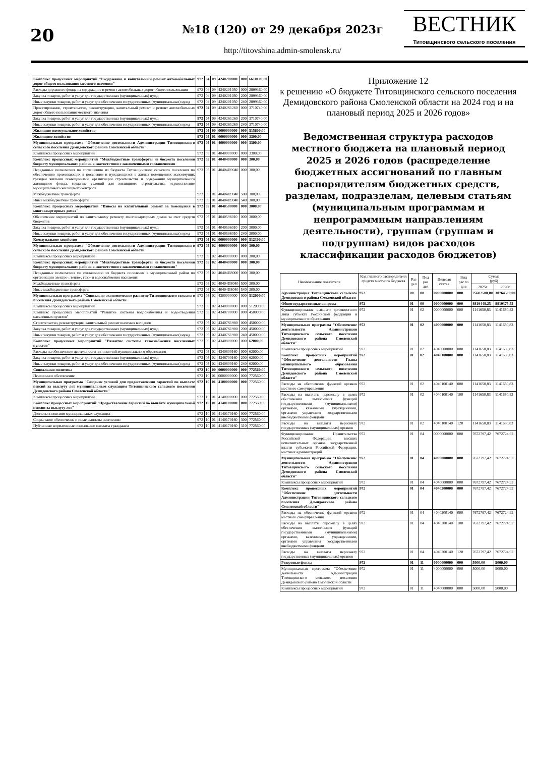20
№18 (120) от 29 декабря 2023г
http://titovshina.admin-smolensk.ru/
ВЕСТНИК
Титовщинского сельского поселения
| Комплекс процессных мероприятий "Содержание и капитальный ремонт автомобильных дорог общего пользования местного значения" | 972 | 04 | 09 | 4240200000 | 000 | 6610100,00 |
| Расходы дорожного фонда на содержание и ремонт автомобильных дорог общего пользования | 972 | 04 | 09 | 4240201050 | 000 | 2899360,00 |
| Закупка товаров, работ и услуг для государственных (муниципальных) нужд | 972 | 04 | 09 | 4240201050 | 200 | 2899360,00 |
| Иные закупки товаров, работ и услуг для обеспечения государственных (муниципальных) нужд | 972 | 04 | 09 | 4240201050 | 240 | 2899360,00 |
| Проектирование, строительство, реконструкцию, капитальный ремонт и ремонт автомобильных дорог общего пользования местного значения | 972 | 04 | 09 | 42402S1260 | 000 | 3710740,00 |
| Закупка товаров, работ и услуг для государственных (муниципальных) нужд | 972 | 04 | 09 | 42402S1260 | 200 | 3710740,00 |
| Иные закупки товаров, работ и услуг для обеспечения государственных (муниципальных) нужд | 972 | 04 | 09 | 42402S1260 | 240 | 3710740,00 |
| Жилищно-коммунальное хозяйство | 972 | 05 | 00 | 0000000000 | 000 | 515600,00 |
| Жилищное хозяйство | 972 | 05 | 01 | 0000000000 | 000 | 3300,00 |
| Муниципальная программа "Обеспечение деятельности Администрации Титовщинского сельского поселения Демидовского района Смоленской области" | 972 | 05 | 01 | 4000000000 | 000 | 3300,00 |
| Комплексы процессных мероприятий | 972 | 05 | 01 | 4040000000 | 000 | 3300,00 |
| Комплекс процессных мероприятий "Межбюджетные трансферты из бюджета поселения бюджету муниципального района в соответствии с заключенными соглашениями | 972 | 05 | 01 | 4040400000 | 000 | 300,00 |
| Переданные полномочия по соглашению из бюджета Титовщинского сельского поселения по обеспечению проживающих в поселении и нуждающихся в жилых помещениях малоимущих граждан жилыми помещениями, организации строительства и содержания муниципального жилищного фонда, создание условий для жилищного строительства, осуществление муниципального жилищного контроля | 972 | 05 | 01 | 40404П9040 | 000 | 300,00 |
| Межбюджетные трансферты | 972 | 05 | 01 | 40404П9040 | 500 | 300,00 |
| Иные межбюджетные трансферты | 972 | 05 | 01 | 40404П9040 | 540 | 300,00 |
| Комплекс процессных мероприятий "Взносы на капитальный ремонт за помещения в многоквартирных домах" | 972 | 05 | 01 | 4040500000 | 000 | 3000,00 |
| Обеспечение мероприятий по капитальному ремонту многоквартирных домов за счет средств бюджетов | 972 | 05 | 01 | 4040596010 | 000 | 3000,00 |
| Закупка товаров, работ и услуг для государственных (муниципальных) нужд | 972 | 05 | 01 | 4040596010 | 200 | 3000,00 |
| Иные закупки товаров, работ и услуг для обеспечения государственных (муниципальных) нужд | 972 | 05 | 01 | 4040596010 | 240 | 3000,00 |
| Коммунальное хозяйство | 972 | 05 | 02 | 0000000000 | 000 | 512300,00 |
| Муниципальная программа "Обеспечение деятельности Администрации Титовщинского сельского поселения Демидовского района Смоленской области" | 972 | 05 | 02 | 4000000000 | 000 | 300,00 |
| Комплексы процессных мероприятий | 972 | 05 | 02 | 4040000000 | 000 | 300,00 |
| Комплекс процессных мероприятий "Межбюджетные трансферты из бюджета поселения бюджету муниципального района в соответствии с заключенными соглашениями" | 972 | 05 | 02 | 4040400000 | 000 | 300,00 |
| Переданные полномочия по соглашению из бюджета поселения в муниципальный район по организации электро-, тепло-, газо- и водоснабжения населения | 972 | 05 | 02 | 40404П8000 | 000 | 300,00 |
| Межбюджетные трансферты | 972 | 05 | 02 | 40404П8040 | 500 | 300,00 |
| Иные межбюджетные трансферты | 972 | 05 | 02 | 40404П8040 | 540 | 300,00 |
| Муниципальная программа "Социально-экономическое развитие Титовщинского сельского поселения Демидовского района Смоленской области | 972 | 05 | 02 | 4300000000 | 000 | 512000,00 |
| Комплексы процессных мероприятий | 972 | 05 | 02 | 4340000000 | 000 | 512000,00 |
| Комплекс процессных мероприятий "Развитие системы водоснабжения и водоотведения населенных пунктов" | 972 | 05 | 02 | 4340700000 | 000 | 450000,00 |
| Строительство, реконструкция, капитальный ремонт шахтных колодцев | 972 | 05 | 02 | 43407S1980 | 000 | 450000,00 |
| Закупка товаров, работ и услуг для государственных (муниципальных) нужд | 972 | 05 | 02 | 43407S1980 | 200 | 450000,00 |
| Иные закупки товаров, работ и услуг для обеспечения государственных (муниципальных) нужд | 972 | 05 | 02 | 43407S1980 | 240 | 450000,00 |
| Комплекс процессных мероприятий "Развитие системы газоснабжения населенных пунктов" | 972 | 05 | 02 | 4340800000 | 000 | 62000,00 |
| Расходы на обеспечение деятельности полномочий муниципального образования | 972 | 05 | 02 | 4340800160 | 000 | 62000,00 |
| Закупка товаров, работ и услуг для государственных (муниципальных) нужд | 972 | 05 | 02 | 4348700160 | 200 | 62000,00 |
| Иные закупки товаров, работ и услуг для обеспечения государственных (муниципальных) нужд | 972 | 05 | 02 | 4340800160 | 240 | 62000,00 |
| Социальная политика | 972 | 10 | 00 | 0000000000 | 000 | 772560,00 |
| Пенсионное обеспечение | 972 | 10 | 01 | 0000000000 | 000 | 772560,00 |
| Муниципальная программа "Создание условий для предоставления гарантий по выплате пенсий за выслугу лет муниципальным служащим Титовщинского сельского поселения Демидовского района Смоленской области" | 972 | 10 | 01 | 4100000000 | 000 | 772560,00 |
| Комплексы процессных мероприятий | 972 | 10 | 01 | 4140000000 | 000 | 772560,00 |
| Комплекс процессных мероприятий "Предоставление гарантий по выплате муниципальной пенсии за выслугу лет" | 972 | 10 | 01 | 4140100000 | 000 | 772560,00 |
| Доплаты к пенсиям муниципальных служащих | 972 | 10 | 01 | 4140170160 | 000 | 772560,00 |
| Социальное обеспечение и иные выплаты населению | 972 | 10 | 01 | 4140170160 | 300 | 772560,00 |
| Публичные нормативные социальные выплаты гражданам | 972 | 10 | 01 | 4140170160 | 310 | 772560,00 |
Приложение 12
к решению «О бюджете Титовщинского сельского поселения Демидовского района Смоленской области на 2024 год и на плановый период 2025 и 2026 годов»
Ведомственная структура расходов местного бюджета на плановый период 2025 и 2026 годов (распределение бюджетных ассигнований по главным распорядителям бюджетных средств, разделам, подразделам, целевым статьям (муниципальным программам и непрограммным направлениям деятельности), группам (группам и подгруппам) видов расходов классификации расходов бюджетов)
| Наименование показателя | Код главного распорядителя средств местного бюджета | Раз дел | Под раз дел | Целевая статья | Вид рас хо дов | Сумма (руб) | |
| --- | --- | --- | --- | --- | --- | --- | --- |
| | | | | | | 2025г | 2026г |
| Администрация Титовщинского сельского Демидовского района Смоленской области | 972 | 00 | 00 | 0000000000 | 000 | 25602500,00 | 30764500,00 |
| Общегосударственные вопросы | 972 | 01 | 00 | 0000000000 | 000 | 8819448,25 | 8819375,75 |
| Функционирование высшего должностного лица субъекта Российской федерации и муниципального образования | 972 | 01 | 02 | 0000000000 | 000 | 1141650,83 | 1141650,83 |
| Муниципальная программа "Обеспечение деятельности Администрации Титовщинского сельского поселения Демидовского района Смоленской области" | 972 | 01 | 02 | 4000000000 | 000 | 1141650,83 | 1141650,83 |
| Комплексы процессных мероприятий | 972 | 01 | 02 | 4040000000 | 000 | 1141650,83 | 1141650,83 |
| Комплекс процессных мероприятий "Обеспечение деятельности Главы муниципального образования Титовщинского сельского поселения Демидовского района Смоленской области" | 972 | 01 | 02 | 4040100000 | 000 | 1141650,83 | 1141650,83 |
| Расходы на обеспечение функций органов местного самоуправления | 972 | 01 | 02 | 4040100140 | 000 | 1141650,83 | 1141650,83 |
| Расходы на выплаты персоналу в целях обеспечения выполнения функций государственными (муниципальными) органами, казенными учреждениями, органами управления государственными внебюджетными фондами | 972 | 01 | 02 | 4040100140 | 100 | 1141650,83 | 1141650,83 |
| Расходы на выплаты персоналу государственных (муниципальных) органов | 972 | 01 | 02 | 4040100140 | 120 | 1141650,83 | 1141650,83 |
| Функционирование Правительства Российской Федерации, высших исполнительных органов государственной власти субъектов Российской Федерации, местных администраций | 972 | 01 | 04 | 0000000000 | 000 | 7672797,42 | 7672724,92 |
| Муниципальная программа "Обеспечение деятельности Администрации Титовщинского сельского поселения Демидовского района Смоленской области" | 972 | 01 | 04 | 4000000000 | 000 | 7672797,42 | 7672724,92 |
| Комплексы процессных мероприятий | 972 | 01 | 04 | 4040000000 | 000 | 7672797,42 | 7672724,92 |
| Комплекс процессных мероприятий "Обеспечение деятельности Администрации Титовщинского сельского поселения Демидовского района Смоленской области" | 972 | 01 | 04 | 4040200000 | 000 | 7672797,42 | 7672724,92 |
| Расходы на обеспечение функций органов местного самоуправления | 972 | 01 | 04 | 4040200140 | 000 | 7672797,42 | 7672724,92 |
| Расходы на выплаты персоналу в целях обеспечения выполнения функций государственными (муниципальными) органами, казенными учреждениями, органами управления государственными внебюджетными фондами | 972 | 01 | 04 | 4040200140 | 100 | 7672797,42 | 7672724,92 |
| Расходы на выплаты персоналу государственных (муниципальных) органов | 972 | 01 | 04 | 4040200140 | 120 | 7672797,42 | 7672724,92 |
| Резервные фонды | 972 | 01 | 11 | 0000000000 | 000 | 5000,00 | 5000,00 |
| Муниципальная программа "Обеспечение деятельности Администрации Титовщинского сельского поселения Демидовского района Смоленской области | 972 | 01 | 11 | 4000000000 | 000 | 5000,00 | 5000,00 |
| Комплексы процессных мероприятий | 972 | 01 | 11 | 4040000000 | 000 | 5000,00 | 5000,00 |